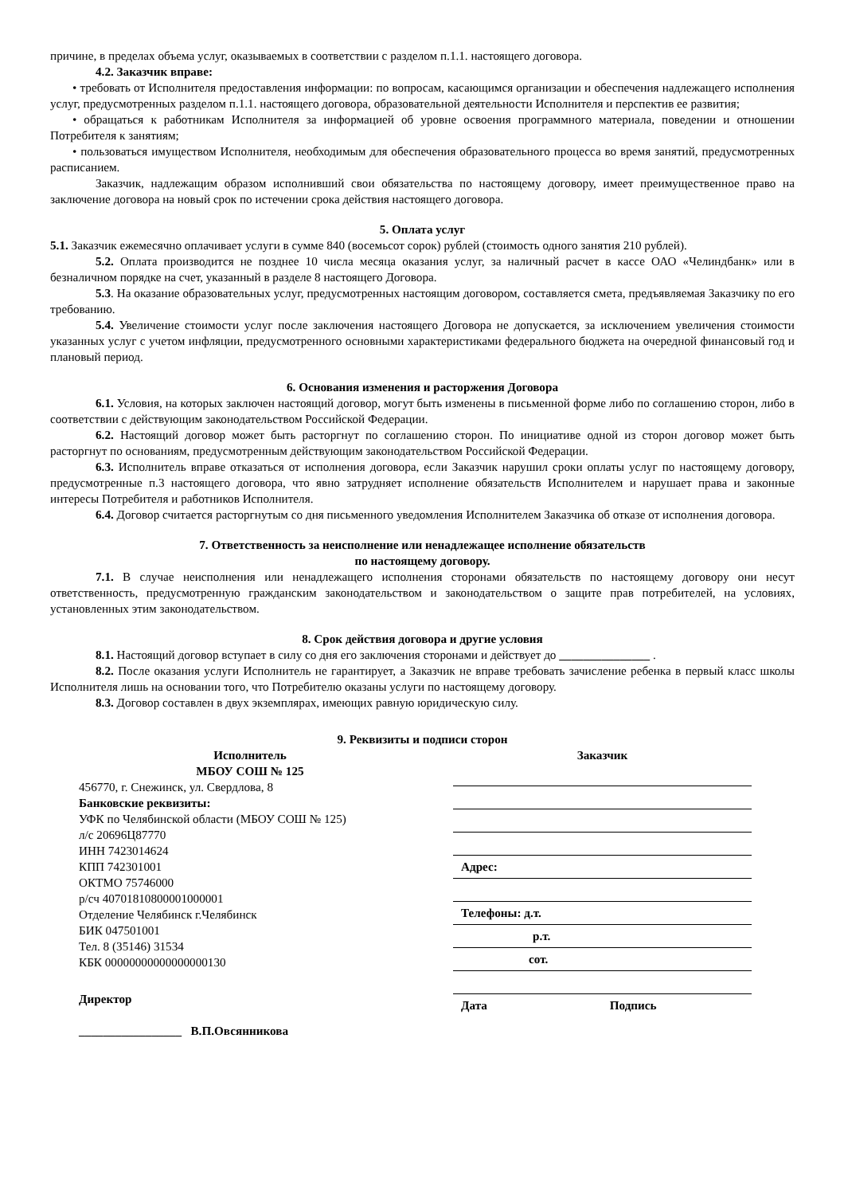причине, в пределах объема услуг, оказываемых в соответствии с разделом п.1.1. настоящего договора.
4.2. Заказчик вправе:
• требовать от Исполнителя предоставления информации: по вопросам, касающимся организации и обеспечения надлежащего исполнения услуг, предусмотренных разделом п.1.1. настоящего договора, образовательной деятельности Исполнителя и перспектив ее развития;
• обращаться к работникам Исполнителя за информацией об уровне освоения программного материала, поведении и отношении Потребителя к занятиям;
• пользоваться имуществом Исполнителя, необходимым для обеспечения образовательного процесса во время занятий, предусмотренных расписанием.
Заказчик, надлежащим образом исполнивший свои обязательства по настоящему договору, имеет преимущественное право на заключение договора на новый срок по истечении срока действия настоящего договора.
5. Оплата услуг
5.1. Заказчик ежемесячно оплачивает услуги в сумме 840 (восемьсот сорок) рублей (стоимость одного занятия 210 рублей).
5.2. Оплата производится не позднее 10 числа месяца оказания услуг, за наличный расчет в кассе ОАО «Челиндбанк» или в безналичном порядке на счет, указанный в разделе 8 настоящего Договора.
5.3. На оказание образовательных услуг, предусмотренных настоящим договором, составляется смета, предъявляемая Заказчику по его требованию.
5.4. Увеличение стоимости услуг после заключения настоящего Договора не допускается, за исключением увеличения стоимости указанных услуг с учетом инфляции, предусмотренного основными характеристиками федерального бюджета на очередной финансовый год и плановый период.
6. Основания изменения и расторжения Договора
6.1. Условия, на которых заключен настоящий договор, могут быть изменены в письменной форме либо по соглашению сторон, либо в соответствии с действующим законодательством Российской Федерации.
6.2. Настоящий договор может быть расторгнут по соглашению сторон. По инициативе одной из сторон договор может быть расторгнут по основаниям, предусмотренным действующим законодательством Российской Федерации.
6.3. Исполнитель вправе отказаться от исполнения договора, если Заказчик нарушил сроки оплаты услуг по настоящему договору, предусмотренные п.3 настоящего договора, что явно затрудняет исполнение обязательств Исполнителем и нарушает права и законные интересы Потребителя и работников Исполнителя.
6.4. Договор считается расторгнутым со дня письменного уведомления Исполнителем Заказчика об отказе от исполнения договора.
7. Ответственность за неисполнение или ненадлежащее исполнение обязательств
по настоящему договору.
7.1. В случае неисполнения или ненадлежащего исполнения сторонами обязательств по настоящему договору они несут ответственность, предусмотренную гражданским законодательством и законодательством о защите прав потребителей, на условиях, установленных этим законодательством.
8. Срок действия договора и другие условия
8.1. Настоящий договор вступает в силу со дня его заключения сторонами и действует до _______________ .
8.2. После оказания услуги Исполнитель не гарантирует, а Заказчик не вправе требовать зачисление ребенка в первый класс школы Исполнителя лишь на основании того, что Потребителю оказаны услуги по настоящему договору.
8.3. Договор составлен в двух экземплярах, имеющих равную юридическую силу.
9. Реквизиты и подписи сторон
Исполнитель
МБОУ СОШ № 125
456770, г. Снежинск, ул. Свердлова, 8
Банковские реквизиты:
УФК по Челябинской области (МБОУ СОШ № 125)
л/с 20696Ц87770
ИНН 7423014624
КПП 742301001
ОКТМО 75746000
р/сч 40701810800001000001
Отделение Челябинск г.Челябинск
БИК 047501001
Тел. 8 (35146) 31534
КБК 00000000000000000130
Директор
_________________ В.П.Овсянникова
Заказчик
Адрес:
Телефоны: д.т.
р.т.
сот.
Дата Подпись